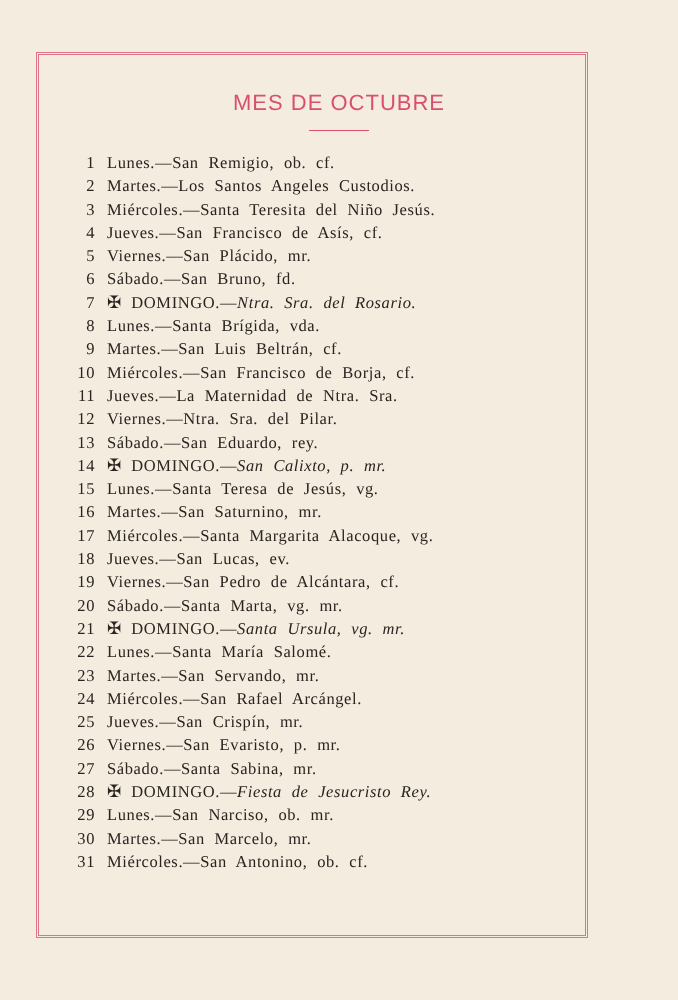MES DE OCTUBRE
1 Lunes.—San Remigio, ob. cf.
2 Martes.—Los Santos Angeles Custodios.
3 Miércoles.—Santa Teresita del Niño Jesús.
4 Jueves.—San Francisco de Asís, cf.
5 Viernes.—San Plácido, mr.
6 Sábado.—San Bruno, fd.
7 ✠ DOMINGO.—Ntra. Sra. del Rosario.
8 Lunes.—Santa Brígida, vda.
9 Martes.—San Luis Beltrán, cf.
10 Miércoles.—San Francisco de Borja, cf.
11 Jueves.—La Maternidad de Ntra. Sra.
12 Viernes.—Ntra. Sra. del Pilar.
13 Sábado.—San Eduardo, rey.
14 ✠ DOMINGO.—San Calixto, p. mr.
15 Lunes.—Santa Teresa de Jesús, vg.
16 Martes.—San Saturnino, mr.
17 Miércoles.—Santa Margarita Alacoque, vg.
18 Jueves.—San Lucas, ev.
19 Viernes.—San Pedro de Alcántara, cf.
20 Sábado.—Santa Marta, vg. mr.
21 ✠ DOMINGO.—Santa Ursula, vg. mr.
22 Lunes.—Santa María Salomé.
23 Martes.—San Servando, mr.
24 Miércoles.—San Rafael Arcángel.
25 Jueves.—San Crispín, mr.
26 Viernes.—San Evaristo, p. mr.
27 Sábado.—Santa Sabina, mr.
28 ✠ DOMINGO.—Fiesta de Jesucristo Rey.
29 Lunes.—San Narciso, ob. mr.
30 Martes.—San Marcelo, mr.
31 Miércoles.—San Antonino, ob. cf.